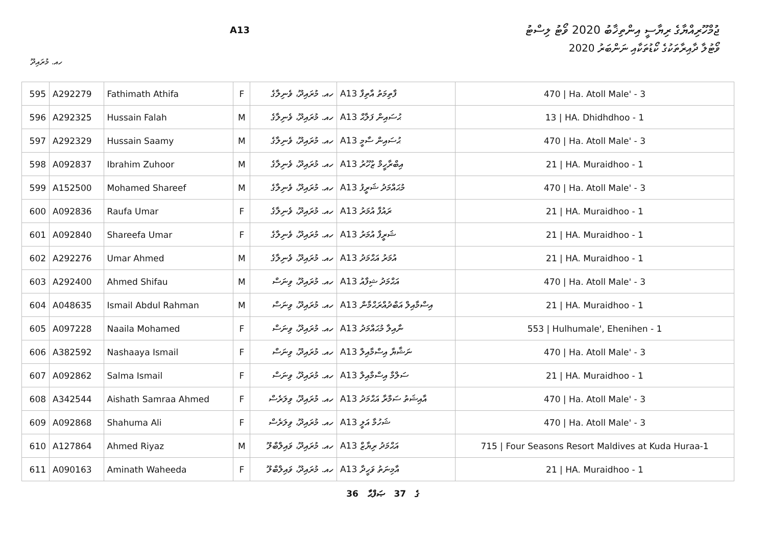A13
ޖުމްހޫރިއްޔާގެ ރިޔާސީ އިންތިޚާބު 2020 ވޯޓު ލިސްޓު
ވޯޓުލާ ދާއިރާތަކުގެ ކޯޑުތަކާއި ނަންބަރު 2020
ހއ. މުރައިދޫ
| 595 | A292279 | Fathimath Athifa | F | ހއ. މުރައިދޫ، ވެނިލާގެ | A13 ފާތިމަތު އާތިފާ | 470 / Ha. Atoll Male' - 3 |
| 596 | A292325 | Hussain Falah | M | ހއ. މުރައިދޫ، ވެނިލާގެ | A13 ޙުސައިން ފަލާޙް | 13 / HA. Dhidhdhoo - 1 |
| 597 | A292329 | Hussain Saamy | M | ހއ. މުރައިދޫ، ވެނިލާގެ | A13 ޙުސައިން ސާމީ | 470 / Ha. Atoll Male' - 3 |
| 598 | A092837 | Ibrahim Zuhoor | M | ހއ. މުރައިދޫ، ވެނިލާގެ | A13 އިބްރާހީމް ޒުހޫރު | 21 / HA. Muraidhoo - 1 |
| 599 | A152500 | Mohamed Shareef | M | ހއ. މުރައިދޫ، ވެނިލާގެ | A13 މުޙައްމަދު ޝަރީފު | 470 / Ha. Atoll Male' - 3 |
| 600 | A092836 | Raufa Umar | F | ހއ. މުރައިދޫ، ވެނިލާގެ | A13 ރައުފާ އުމަރު | 21 / HA. Muraidhoo - 1 |
| 601 | A092840 | Shareefa Umar | F | ހއ. މުރައިދޫ، ވެނިލާގެ | A13 ޝަރީފާ އުމަރު | 21 / HA. Muraidhoo - 1 |
| 602 | A292276 | Umar Ahmed | M | ހއ. މުރައިދޫ، ވެނިލާގެ | A13 އުމަރު އަޙްމަދު | 21 / HA. Muraidhoo - 1 |
| 603 | A292400 | Ahmed Shifau | M | ހއ. މުރައިދޫ، ވިނަސް | A13 އަޙްމަދު ޝިފާއު | 470 / Ha. Atoll Male' - 3 |
| 604 | A048635 | Ismail Abdul Rahman | M | ހއ. މުރައިދޫ، ވިނަސް | A13 އިސްމާއިލް އަބްދުއްރަޙްމާން | 21 / HA. Muraidhoo - 1 |
| 605 | A097228 | Naaila Mohamed | F | ހއ. މުރައިދޫ، ވިނަސް | A13 ނާއިލާ މުޙައްމަދު | 553 / Hulhumale', Ehenihen - 1 |
| 606 | A382592 | Nashaaya Ismail | F | ހއ. މުރައިދޫ، ވިނަސް | A13 ނަޝާޔާ އިސްމާއިލް | 470 / Ha. Atoll Male' - 3 |
| 607 | A092862 | Salma Ismail | F | ހއ. މުރައިދޫ، ވިނަސް | A13 ސަލްމާ އިސްމާއިލް | 21 / HA. Muraidhoo - 1 |
| 608 | A342544 | Aishath Samraa Ahmed | F | ހއ. މުރައިދޫ، ވިލަރެސް | A13 އާއިޝަތު ސަމްރާ އަޙްމަދު | 470 / Ha. Atoll Male' - 3 |
| 609 | A092868 | Shahuma Ali | F | ހއ. މުރައިދޫ، ވިލަރެސް | A13 ޝަހުމާ އަލީ | 470 / Ha. Atoll Male' - 3 |
| 610 | A127864 | Ahmed Riyaz | M | ހއ. މުރައިދޫ، ވައިލްބްލޫ | A13 އަޙްމަދު ރިޔާޒް | 715 / Four Seasons Resort Maldives at Kuda Huraa-1 |
| 611 | A090163 | Aminath Waheeda | F | ހއ. މުރައިދޫ، ވައިލްބްލޫ | A13 އާމިނަތު ވަހީދާ | 21 / HA. Muraidhoo - 1 |
36 ގެ 37 ޞަފްޙާ